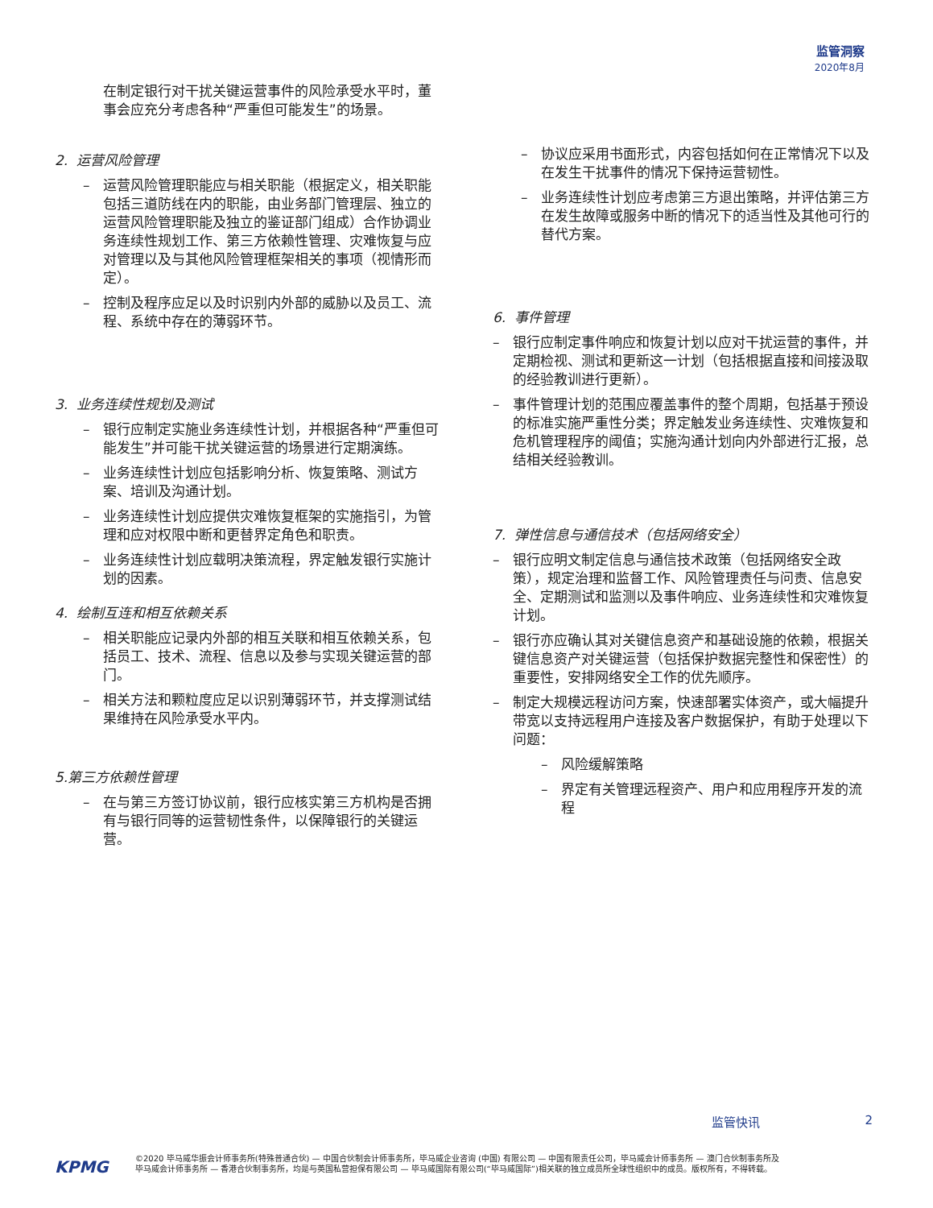监管洞察
2020年8月
在制定银行对干扰关键运营事件的风险承受水平时，董事会应充分考虑各种“严重但可能发生”的场景。
2. 运营风险管理
– 运营风险管理职能应与相关职能（根据定义，相关职能包括三道防线在内的职能，由业务部门管理层、独立的运营风险管理职能及独立的鉴证部门组成）合作协调业务连续性规划工作、第三方依赖性管理、灾难恢复与应对管理以及与其他风险管理框架相关的事项（视情形而定）。
– 控制及程序应足以及时识别内外部的威胁以及员工、流程、系统中存在的薄弱环节。
3. 业务连续性规划及测试
– 银行应制定实施业务连续性计划，并根据各种“严重但可能发生”并可能干扰关键运营的场景进行定期演练。
– 业务连续性计划应包括影响分析、恢复策略、测试方案、培训及沟通计划。
– 业务连续性计划应提供灾难恢复框架的实施指引，为管理和应对权限中断和更替界定角色和职责。
– 业务连续性计划应载明决策流程，界定触发银行实施计划的因素。
4. 绘制互连和相互依赖关系
– 相关职能应记录内外部的相互关联和相互依赖关系，包括员工、技术、流程、信息以及参与实现关键运营的部门。
– 相关方法和颗粒度应足以识别薄弱环节，并支撑测试结果维持在风险承受水平内。
5.第三方依赖性管理
– 在与第三方签订协议前，银行应核实第三方机构是否拥有与银行同等的运营韧性条件，以保障银行的关键运营。
– 协议应采用书面形式，内容包括如何在正常情况下以及在发生干扰事件的情况下保持运营韧性。
– 业务连续性计划应考虑第三方退出策略，并评估第三方在发生故障或服务中断的情况下的适当性及其他可行的替代方案。
6. 事件管理
– 银行应制定事件响应和恢复计划以应对干扰运营的事件，并定期检视、测试和更新这一计划（包括根据直接和间接汲取的经验教训进行更新）。
– 事件管理计划的范围应覆盖事件的整个周期，包括基于预设的标准实施严重性分类；界定触发业务连续性、灾难恢复和危机管理程序的阈值；实施沟通计划向内外部进行汇报，总结相关经验教训。
7. 弹性信息与通信技术（包括网络安全）
– 银行应明文制定信息与通信技术政策（包括网络安全政策），规定治理和监督工作、风险管理责任与问责、信息安全、定期测试和监测以及事件响应、业务连续性和灾难恢复计划。
– 银行亦应确认其对关键信息资产和基础设施的依赖，根据关键信息资产对关键运营（包括保护数据完整性和保密性）的重要性，安排网络安全工作的优先顺序。
– 制定大规模远程访问方案，快速部署实体资产，或大幅提升带宽以支持远程用户连接及客户数据保护，有助于处理以下问题：
– 风险缓解策略
– 界定有关管理远程资产、用户和应用程序开发的流程
监管快讯 2
KPMG
©2020 毕马威华振会计师事务所(特殊普通合伙) — 中国合伙制会计师事务所，毕马威企业咨询 (中国) 有限公司 — 中国有限责任公司，毕马威会计师事务所 — 澳门合伙制事务所及毕马威会计师事务所 — 香港合伙制事务所，均是与英国私营担保有限公司 — 毕马威国际有限公司(“毕马威国际”)相关联的独立成员所全球性组织中的成员。版权所有，不得转载。